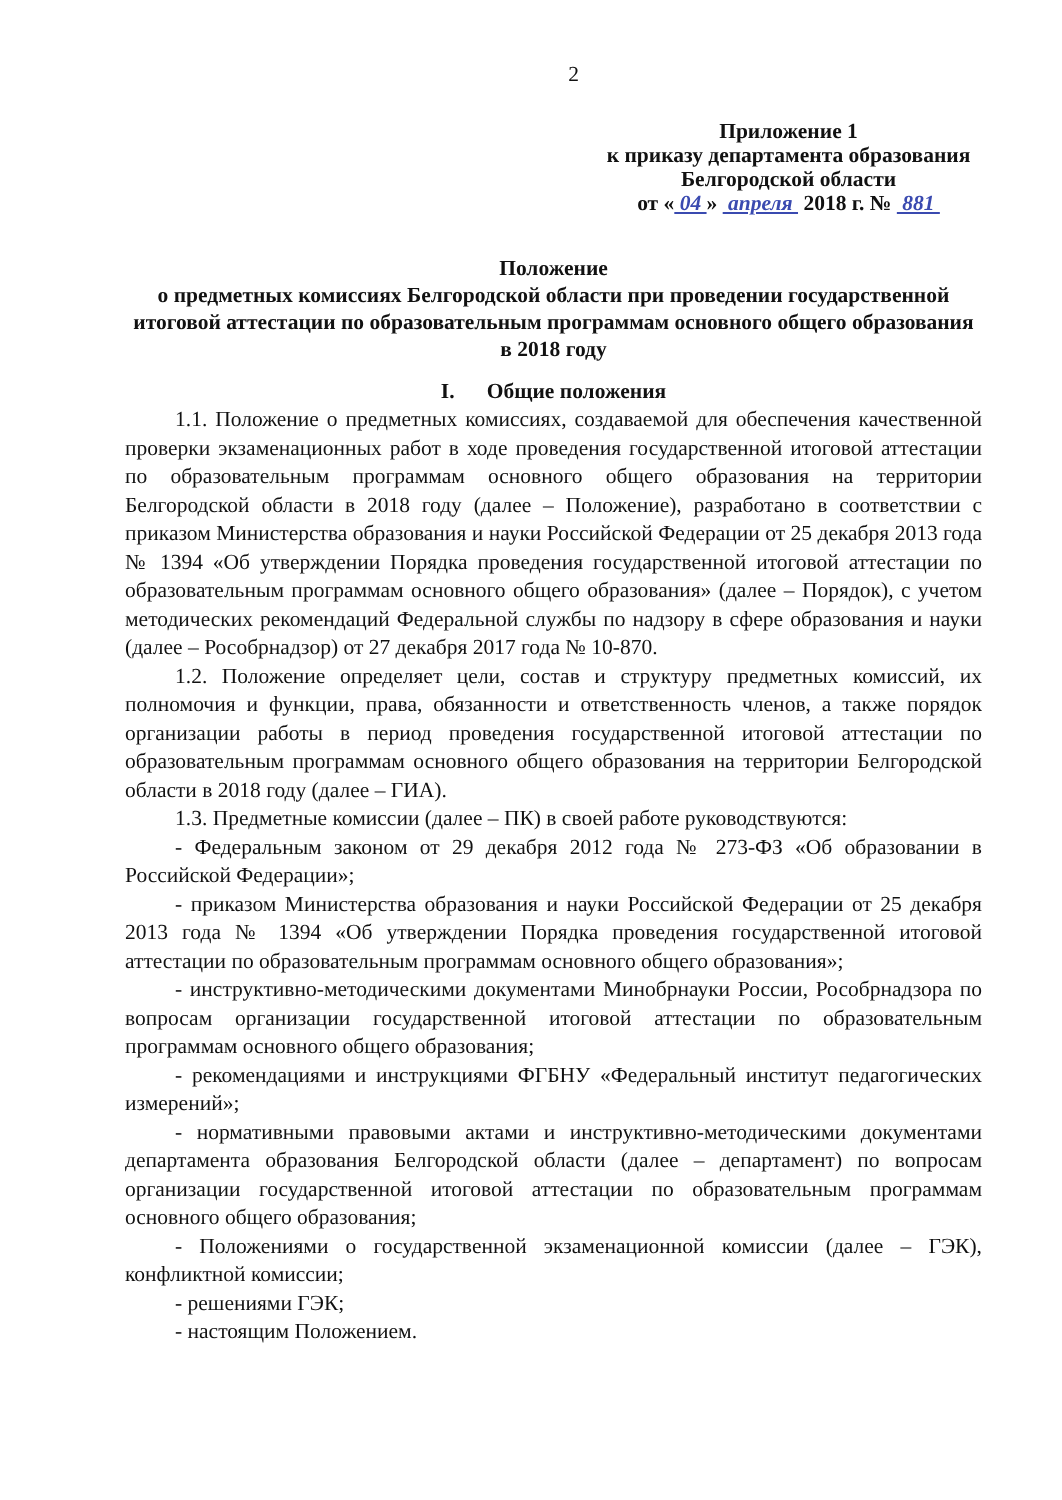2
Приложение 1
к приказу департамента образования
Белгородской области
от « 04 » апреля 2018 г. № 881
Положение
о предметных комиссиях Белгородской области при проведении государственной итоговой аттестации по образовательным программам основного общего образования в 2018 году
I. Общие положения
1.1. Положение о предметных комиссиях, создаваемой для обеспечения качественной проверки экзаменационных работ в ходе проведения государственной итоговой аттестации по образовательным программам основного общего образования на территории Белгородской области в 2018 году (далее – Положение), разработано в соответствии с приказом Министерства образования и науки Российской Федерации от 25 декабря 2013 года № 1394 «Об утверждении Порядка проведения государственной итоговой аттестации по образовательным программам основного общего образования» (далее – Порядок), с учетом методических рекомендаций Федеральной службы по надзору в сфере образования и науки (далее – Рособрнадзор) от 27 декабря 2017 года № 10-870.
1.2. Положение определяет цели, состав и структуру предметных комиссий, их полномочия и функции, права, обязанности и ответственность членов, а также порядок организации работы в период проведения государственной итоговой аттестации по образовательным программам основного общего образования на территории Белгородской области в 2018 году (далее – ГИА).
1.3. Предметные комиссии (далее – ПК) в своей работе руководствуются:
- Федеральным законом от 29 декабря 2012 года № 273-ФЗ «Об образовании в Российской Федерации»;
- приказом Министерства образования и науки Российской Федерации от 25 декабря 2013 года № 1394 «Об утверждении Порядка проведения государственной итоговой аттестации по образовательным программам основного общего образования»;
- инструктивно-методическими документами Минобрнауки России, Рособрнадзора по вопросам организации государственной итоговой аттестации по образовательным программам основного общего образования;
- рекомендациями и инструкциями ФГБНУ «Федеральный институт педагогических измерений»;
- нормативными правовыми актами и инструктивно-методическими документами департамента образования Белгородской области (далее – департамент) по вопросам организации государственной итоговой аттестации по образовательным программам основного общего образования;
- Положениями о государственной экзаменационной комиссии (далее – ГЭК), конфликтной комиссии;
- решениями ГЭК;
- настоящим Положением.